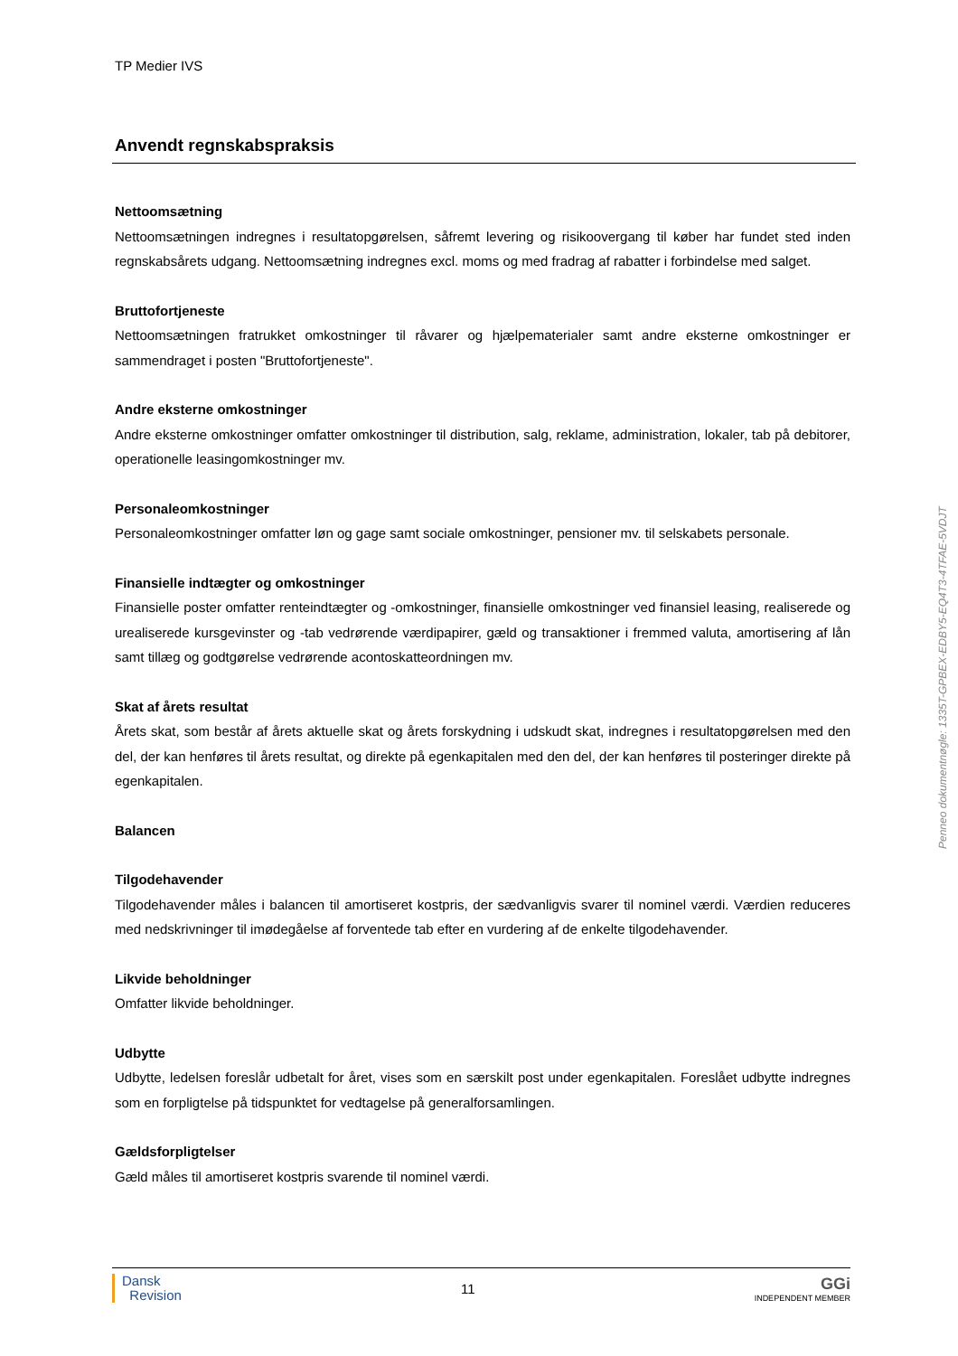TP Medier IVS
Anvendt regnskabspraksis
Nettoomsætning
Nettoomsætningen indregnes i resultatopgørelsen, såfremt levering og risikoovergang til køber har fundet sted inden regnskabsårets udgang. Nettoomsætning indregnes excl. moms og med fradrag af rabatter i forbindelse med salget.
Bruttofortjeneste
Nettoomsætningen fratrukket omkostninger til råvarer og hjælpematerialer samt andre eksterne omkostninger er sammendraget i posten "Bruttofortjeneste".
Andre eksterne omkostninger
Andre eksterne omkostninger omfatter omkostninger til distribution, salg, reklame, administration, lokaler, tab på debitorer, operationelle leasingomkostninger mv.
Personaleomkostninger
Personaleomkostninger omfatter løn og gage samt sociale omkostninger, pensioner mv. til selskabets personale.
Finansielle indtægter og omkostninger
Finansielle poster omfatter renteindtægter og -omkostninger, finansielle omkostninger ved finansiel leasing, realiserede og urealiserede kursgevinster og -tab vedrørende værdipapirer, gæld og transaktioner i fremmed valuta, amortisering af lån samt tillæg og godtgørelse vedrørende acontoskatteordningen mv.
Skat af årets resultat
Årets skat, som består af årets aktuelle skat og årets forskydning i udskudt skat, indregnes i resultatopgørelsen med den del, der kan henføres til årets resultat, og direkte på egenkapitalen med den del, der kan henføres til posteringer direkte på egenkapitalen.
Balancen
Tilgodehavender
Tilgodehavender måles i balancen til amortiseret kostpris, der sædvanligvis svarer til nominel værdi. Værdien reduceres med nedskrivninger til imødegåelse af forventede tab efter en vurdering af de enkelte tilgodehavender.
Likvide beholdninger
Omfatter likvide beholdninger.
Udbytte
Udbytte, ledelsen foreslår udbetalt for året, vises som en særskilt post under egenkapitalen. Foreslået udbytte indregnes som en forpligtelse på tidspunktet for vedtagelse på generalforsamlingen.
Gældsforpligtelser
Gæld måles til amortiseret kostpris svarende til nominel værdi.
Penneo dokumentnøgle: 1335T-GPBEX-EDBY5-EQ4T3-4TFAE-5VDJT
Dansk
Revision
11
GGi
INDEPENDENT MEMBER